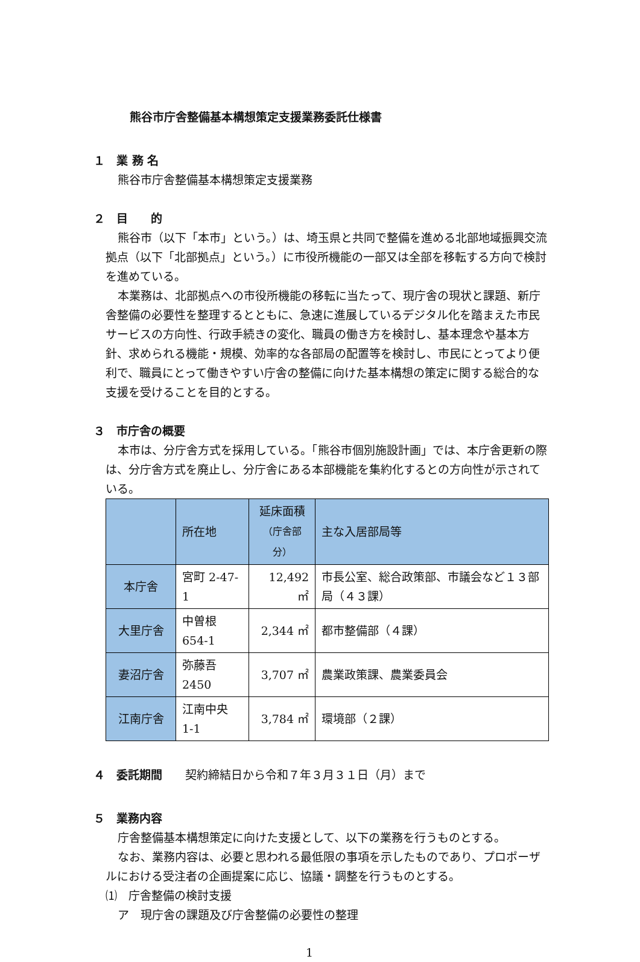熊谷市庁舎整備基本構想策定支援業務委託仕様書
１　業 務 名
熊谷市庁舎整備基本構想策定支援業務
２　目　　的
熊谷市（以下「本市」という。）は、埼玉県と共同で整備を進める北部地域振興交流拠点（以下「北部拠点」という。）に市役所機能の一部又は全部を移転する方向で検討を進めている。
本業務は、北部拠点への市役所機能の移転に当たって、現庁舎の現状と課題、新庁舎整備の必要性を整理するとともに、急速に進展しているデジタル化を踏まえた市民サービスの方向性、行政手続きの変化、職員の働き方を検討し、基本理念や基本方針、求められる機能・規模、効率的な各部局の配置等を検討し、市民にとってより便利で、職員にとって働きやすい庁舎の整備に向けた基本構想の策定に関する総合的な支援を受けることを目的とする。
３　市庁舎の概要
本市は、分庁舎方式を採用している。「熊谷市個別施設計画」では、本庁舎更新の際は、分庁舎方式を廃止し、分庁舎にある本部機能を集約化するとの方向性が示されている。
| | 所在地 | 延床面積 （庁舎部分） | 主な入居部局等 |
| --- | --- | --- | --- |
| 本庁舎 | 宮町 2-47-1 | 12,492 ㎡ | 市長公室、総合政策部、市議会など１３部局（４３課） |
| 大里庁舎 | 中曽根 654-1 | 2,344 ㎡ | 都市整備部（４課） |
| 妻沼庁舎 | 弥藤吾 2450 | 3,707 ㎡ | 農業政策課、農業委員会 |
| 江南庁舎 | 江南中央 1-1 | 3,784 ㎡ | 環境部（２課） |
４　委託期間　　契約締結日から令和７年３月３１日（月）まで
５　業務内容
庁舎整備基本構想策定に向けた支援として、以下の業務を行うものとする。
なお、業務内容は、必要と思われる最低限の事項を示したものであり、プロポーザルにおける受注者の企画提案に応じ、協議・調整を行うものとする。
⑴　庁舎整備の検討支援
ア　現庁舎の課題及び庁舎整備の必要性の整理
1